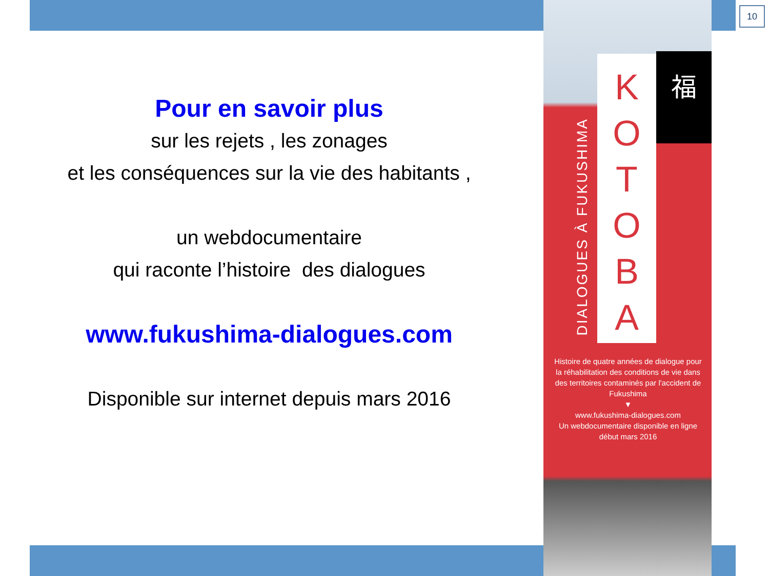Pour en savoir plus
sur les rejets , les zonages
et les conséquences sur la vie des habitants ,
un webdocumentaire
qui raconte l’histoire des dialogues
www.fukushima-dialogues.com
Disponible sur internet depuis mars 2016
DIALOGUES À FUKUSHIMA
K
O
T
O
B
A
福
Histoire de quatre années de dialogue pour la réhabilitation des conditions de vie dans des territoires contaminés par l'accident de Fukushima
▼
www.fukushima-dialogues.com
Un webdocumentaire disponible en ligne début mars 2016
10